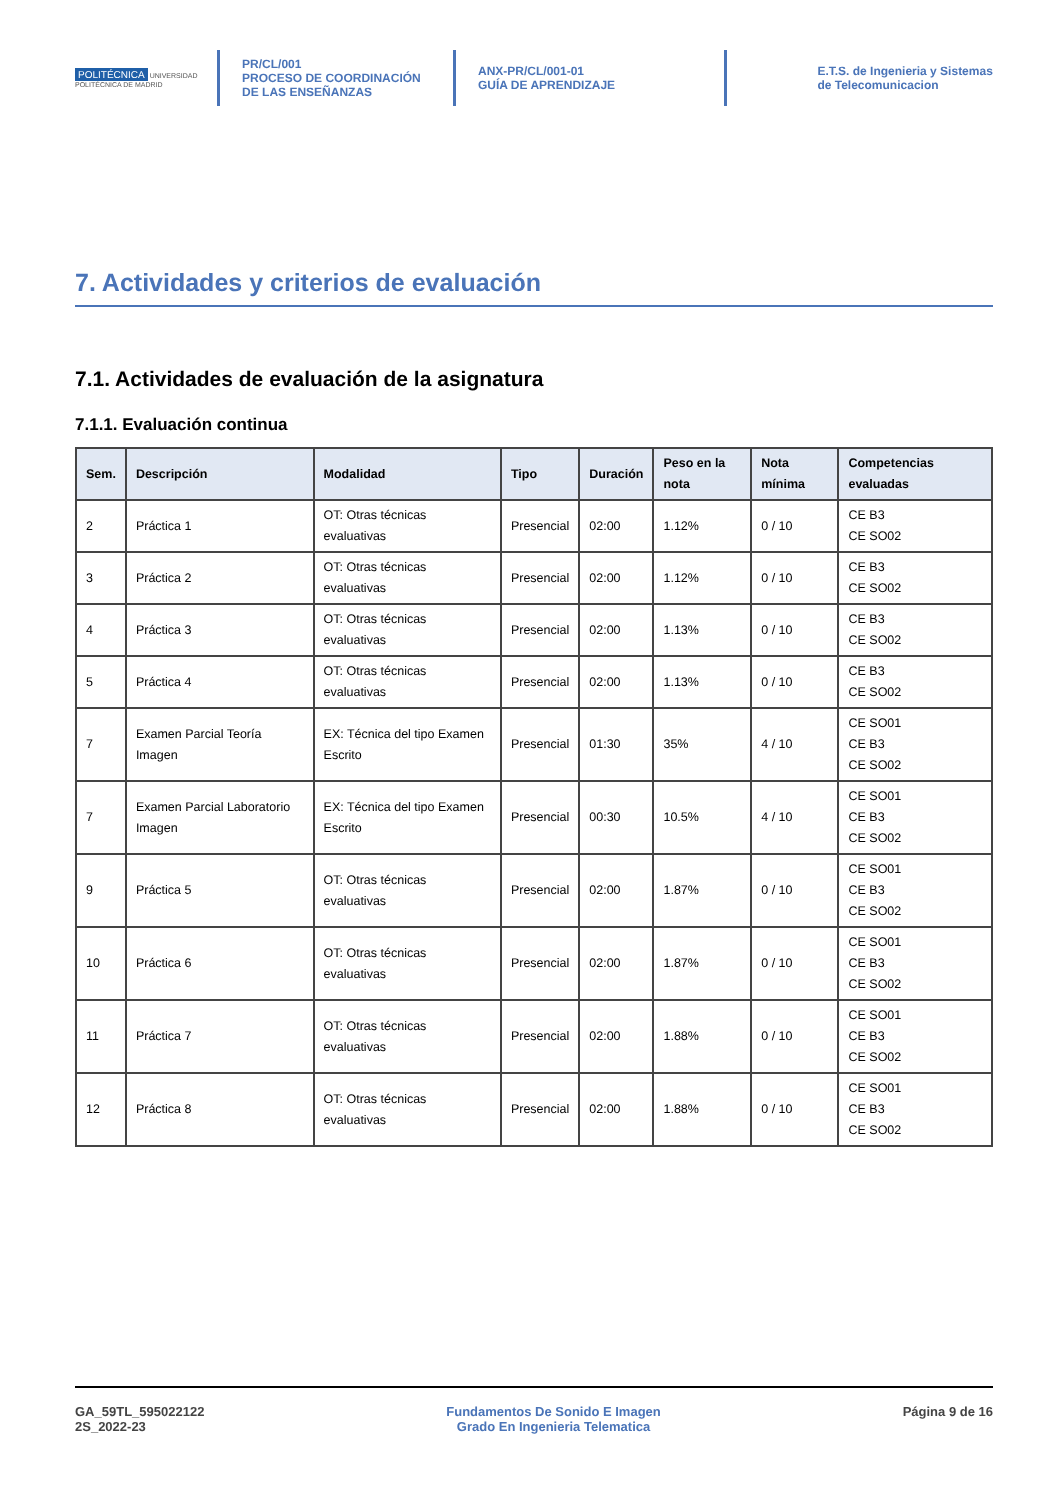POLITÉCNICA UNIVERSIDAD POLITÉCNICA DE MADRID
PR/CL/001
PROCESO DE COORDINACIÓN DE LAS ENSEÑANZAS
ANX-PR/CL/001-01
GUÍA DE APRENDIZAJE
E.T.S. de Ingenieria y Sistemas de Telecomunicacion
7. Actividades y criterios de evaluación
7.1. Actividades de evaluación de la asignatura
7.1.1. Evaluación continua
| Sem. | Descripción | Modalidad | Tipo | Duración | Peso en la nota | Nota mínima | Competencias evaluadas |
| --- | --- | --- | --- | --- | --- | --- | --- |
| 2 | Práctica 1 | OT: Otras técnicas evaluativas | Presencial | 02:00 | 1.12% | 0 / 10 | CE B3 CE SO02 |
| 3 | Práctica 2 | OT: Otras técnicas evaluativas | Presencial | 02:00 | 1.12% | 0 / 10 | CE B3 CE SO02 |
| 4 | Práctica 3 | OT: Otras técnicas evaluativas | Presencial | 02:00 | 1.13% | 0 / 10 | CE B3 CE SO02 |
| 5 | Práctica 4 | OT: Otras técnicas evaluativas | Presencial | 02:00 | 1.13% | 0 / 10 | CE B3 CE SO02 |
| 7 | Examen Parcial Teoría Imagen | EX: Técnica del tipo Examen Escrito | Presencial | 01:30 | 35% | 4 / 10 | CE SO01 CE B3 CE SO02 |
| 7 | Examen Parcial Laboratorio Imagen | EX: Técnica del tipo Examen Escrito | Presencial | 00:30 | 10.5% | 4 / 10 | CE SO01 CE B3 CE SO02 |
| 9 | Práctica 5 | OT: Otras técnicas evaluativas | Presencial | 02:00 | 1.87% | 0 / 10 | CE SO01 CE B3 CE SO02 |
| 10 | Práctica 6 | OT: Otras técnicas evaluativas | Presencial | 02:00 | 1.87% | 0 / 10 | CE SO01 CE B3 CE SO02 |
| 11 | Práctica 7 | OT: Otras técnicas evaluativas | Presencial | 02:00 | 1.88% | 0 / 10 | CE SO01 CE B3 CE SO02 |
| 12 | Práctica 8 | OT: Otras técnicas evaluativas | Presencial | 02:00 | 1.88% | 0 / 10 | CE SO01 CE B3 CE SO02 |
GA_59TL_595022122
2S_2022-23
Fundamentos De Sonido E Imagen
Grado En Ingenieria Telematica
Página 9 de 16